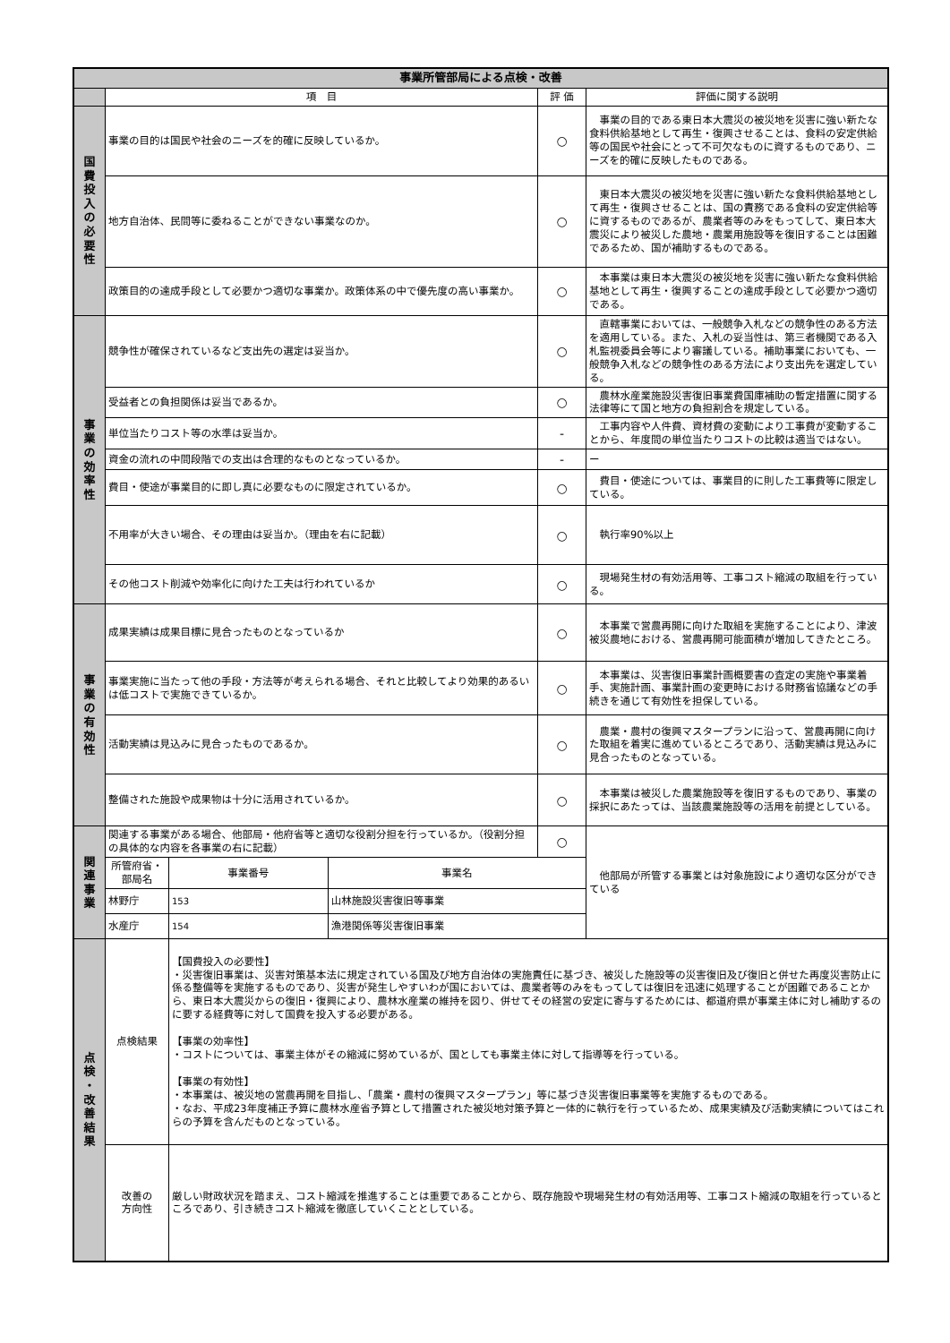| 事業所管部局による点検・改善 | | | | | |
| | 項 目 | | | 評 価 | 評価に関する説明 |
| 国 費 投 入 の 必 要 性 | 事業の目的は国民や社会のニーズを的確に反映しているか。 | | | ○ | 事業の目的である東日本大震災の被災地を災害に強い新たな食料供給基地として再生・復興させることは、食料の安定供給等の国民や社会にとって不可欠なものに資するものであり、ニーズを的確に反映したものである。 |
| | 地方自治体、民間等に委ねることができない事業なのか。 | | | ○ | 東日本大震災の被災地を災害に強い新たな食料供給基地として再生・復興させることは、国の責務である食料の安定供給等に資するものであるが、農業者等のみをもってして、東日本大震災により被災した農地・農業用施設等を復旧することは困難であるため、国が補助するものである。 |
| | 政策目的の達成手段として必要かつ適切な事業か。政策体系の中で優先度の高い事業か。 | | | ○ | 本事業は東日本大震災の被災地を災害に強い新たな食料供給基地として再生・復興することの達成手段として必要かつ適切である。 |
| 事 業 の 効 率 性 | 競争性が確保されているなど支出先の選定は妥当か。 | | | ○ | 直轄事業においては、一般競争入札などの競争性のある方法を適用している。また、入札の妥当性は、第三者機関である入札監視委員会等により審議している。補助事業においても、一般競争入札などの競争性のある方法により支出先を選定している。 |
| | 受益者との負担関係は妥当であるか。 | | | ○ | 農林水産業施設災害復旧事業費国庫補助の暫定措置に関する法律等にて国と地方の負担割合を規定している。 |
| | 単位当たりコスト等の水準は妥当か。 | | | - | 工事内容や人件費、資材費の変動により工事費が変動することから、年度間の単位当たりコストの比較は適当ではない。 |
| | 資金の流れの中間段階での支出は合理的なものとなっているか。 | | | - | ー |
| | 費目・使途が事業目的に即し真に必要なものに限定されているか。 | | | ○ | 費目・使途については、事業目的に則した工事費等に限定している。 |
| | 不用率が大きい場合、その理由は妥当か。（理由を右に記載） | | | ○ | 執行率90%以上 |
| | その他コスト削減や効率化に向けた工夫は行われているか | | | ○ | 現場発生材の有効活用等、工事コスト縮減の取組を行っている。 |
| 事 業 の 有 効 性 | 成果実績は成果目標に見合ったものとなっているか | | | ○ | 本事業で営農再開に向けた取組を実施することにより、津波被災農地における、営農再開可能面積が増加してきたところ。 |
| | 事業実施に当たって他の手段・方法等が考えられる場合、それと比較してより効果的あるいは低コストで実施できているか。 | | | ○ | 本事業は、災害復旧事業計画概要書の査定の実施や事業着手、実施計画、事業計画の変更時における財務省協議などの手続きを通じて有効性を担保している。 |
| | 活動実績は見込みに見合ったものであるか。 | | | ○ | 農業・農村の復興マスタープランに沿って、営農再開に向けた取組を着実に進めているところであり、活動実績は見込みに見合ったものとなっている。 |
| | 整備された施設や成果物は十分に活用されているか。 | | | ○ | 本事業は被災した農業施設等を復旧するものであり、事業の採択にあたっては、当該農業施設等の活用を前提としている。 |
| 関 連 事 業 | 関連する事業がある場合、他部局・他府省等と適切な役割分担を行っているか。（役割分担の具体的な内容を各事業の右に記載） | | | ○ | 他部局が所管する事業とは対象施設により適切な区分ができている |
| | 所管府省・部局名 | 事業番号 | 事業名 | | |
| | 林野庁 | 153 | 山林施設災害復旧等事業 | | |
| | 水産庁 | 154 | 漁港関係等災害復旧事業 | | |
| 点 検 ・ 改 善 結 果 | 点検結果 | 【国費投入の必要性】 ・災害復旧事業は、災害対策基本法に規定されている国及び地方自治体の実施責任に基づき、被災した施設等の災害復旧及び復旧と併せた再度災害防止に係る整備等を実施するものであり、災害が発生しやすいわが国においては、農業者等のみをもってしては復旧を迅速に処理することが困難であることから、東日本大震災からの復旧・復興により、農林水産業の維持を図り、併せてその経営の安定に寄与するためには、都道府県が事業主体に対し補助するのに要する経費等に対して国費を投入する必要がある。 【事業の効率性】 ・コストについては、事業主体がその縮減に努めているが、国としても事業主体に対して指導等を行っている。 【事業の有効性】 ・本事業は、被災地の営農再開を目指し、「農業・農村の復興マスタープラン」等に基づき災害復旧事業等を実施するものである。 ・なお、平成23年度補正予算に農林水産省予算として措置された被災地対策予算と一体的に執行を行っているため、成果実績及び活動実績についてはこれらの予算を含んだものとなっている。 | | | |
| | 改善の 方向性 | 厳しい財政状況を踏まえ、コスト縮減を推進することは重要であることから、既存施設や現場発生材の有効活用等、工事コスト縮減の取組を行っているところであり、引き続きコスト縮減を徹底していくこととしている。 | | | |